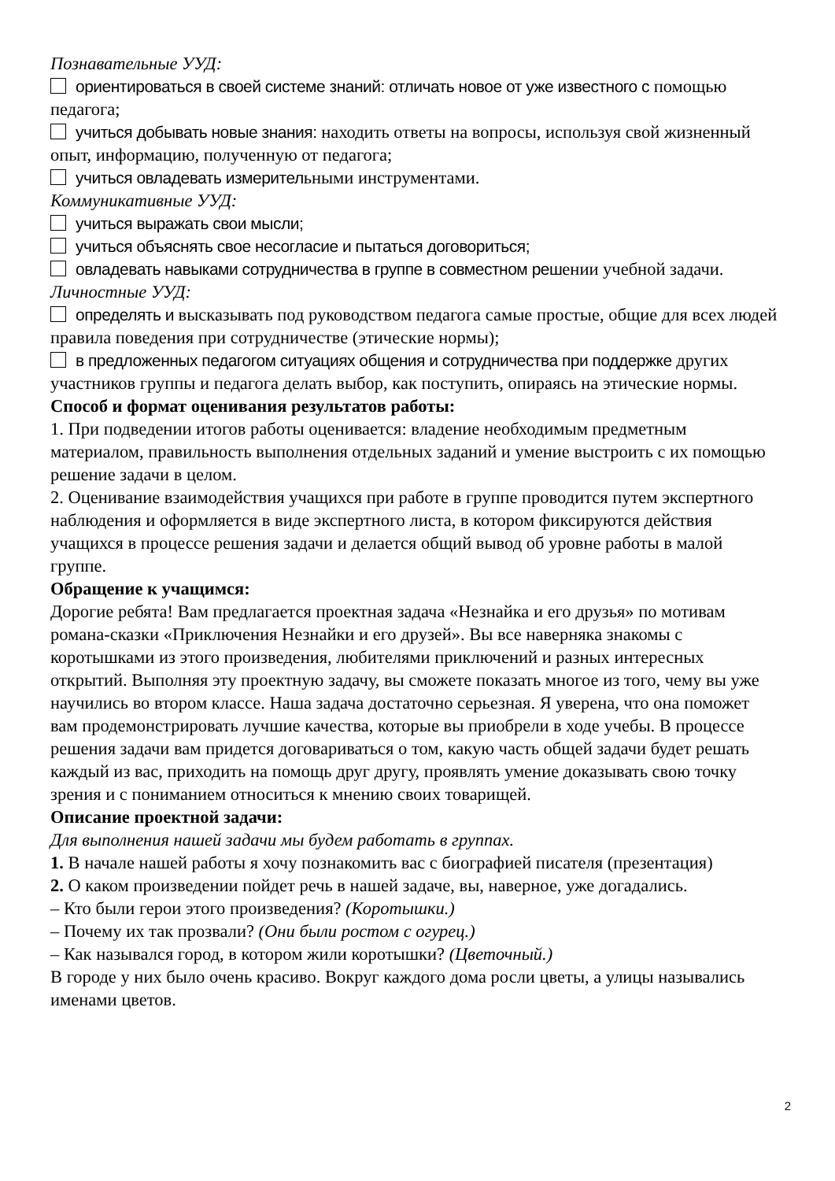Познавательные УУД:
ориентироваться в своей системе знаний: отличать новое от уже известного с помощью педагога;
учиться добывать новые знания: находить ответы на вопросы, используя свой жизненный опыт, информацию, полученную от педагога;
учиться овладевать измерительными инструментами.
Коммуникативные УУД:
учиться выражать свои мысли;
учиться объяснять свое несогласие и пытаться договориться;
овладевать навыками сотрудничества в группе в совместном решении учебной задачи.
Личностные УУД:
определять и высказывать под руководством педагога самые простые, общие для всех людей правила поведения при сотрудничестве (этические нормы);
в предложенных педагогом ситуациях общения и сотрудничества при поддержке других участников группы и педагога делать выбор, как поступить, опираясь на этические нормы.
Способ и формат оценивания результатов работы:
1. При подведении итогов работы оценивается: владение необходимым предметным материалом, правильность выполнения отдельных заданий и умение выстроить с их помощью решение задачи в целом.
2. Оценивание взаимодействия учащихся при работе в группе проводится путем экспертного наблюдения и оформляется в виде экспертного листа, в котором фиксируются действия учащихся в процессе решения задачи и делается общий вывод об уровне работы в малой группе.
Обращение к учащимся:
Дорогие ребята! Вам предлагается проектная задача «Незнайка и его друзья» по мотивам романа-сказки «Приключения Незнайки и его друзей». Вы все наверняка знакомы с коротышками из этого произведения, любителями приключений и разных интересных открытий. Выполняя эту проектную задачу, вы сможете показать многое из того, чему вы уже научились во втором классе. Наша задача достаточно серьезная. Я уверена, что она поможет вам продемонстрировать лучшие качества, которые вы приобрели в ходе учебы. В процессе решения задачи вам придется договариваться о том, какую часть общей задачи будет решать каждый из вас, приходить на помощь друг другу, проявлять умение доказывать свою точку зрения и с пониманием относиться к мнению своих товарищей.
Описание проектной задачи:
Для выполнения нашей задачи мы будем работать в группах.
1. В начале нашей работы я хочу познакомить вас с биографией писателя (презентация)
2. О каком произведении пойдет речь в нашей задаче, вы, наверное, уже догадались.
– Кто были герои этого произведения? (Коротышки.)
– Почему их так прозвали? (Они были ростом с огурец.)
– Как назывался город, в котором жили коротышки? (Цветочный.)
В городе у них было очень красиво. Вокруг каждого дома росли цветы, а улицы назывались именами цветов.
2